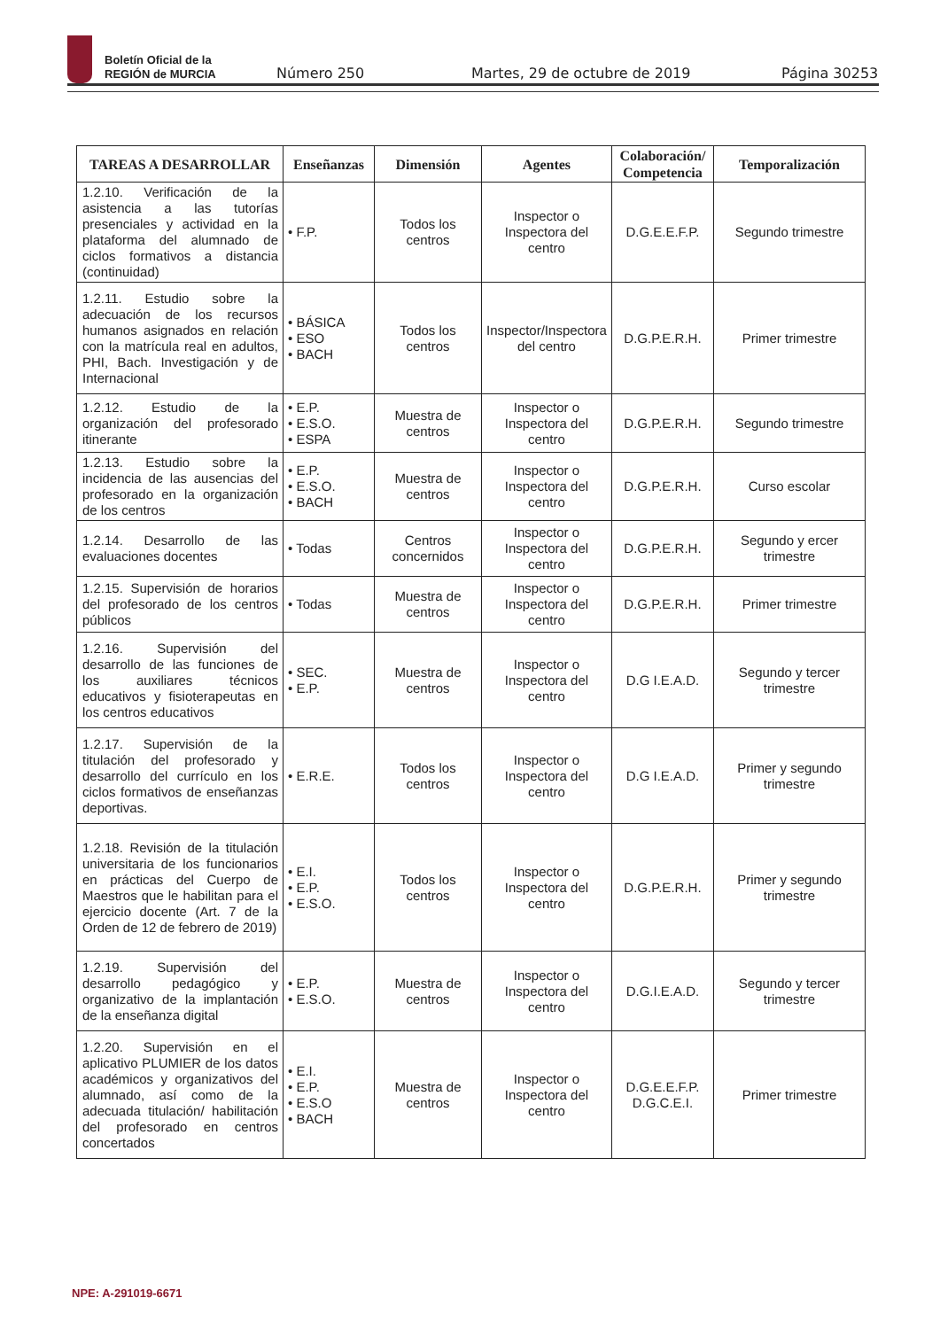Boletín Oficial de la
REGIÓN de MURCIA
Número 250
Martes, 29 de octubre de 2019
Página 30253
| TAREAS A DESARROLLAR | Enseñanzas | Dimensión | Agentes | Colaboración/ Competencia | Temporalización |
| --- | --- | --- | --- | --- | --- |
| 1.2.10. Verificación de la asistencia a las tutorías presenciales y actividad en la plataforma del alumnado de ciclos formativos a distancia (continuidad) | • F.P. | Todos los centros | Inspector o Inspectora del centro | D.G.E.E.F.P. | Segundo trimestre |
| 1.2.11. Estudio sobre la adecuación de los recursos humanos asignados en relación con la matrícula real en adultos, PHI, Bach. Investigación y de Internacional | • BÁSICA • ESO • BACH | Todos los centros | Inspector/Inspectora del centro | D.G.P.E.R.H. | Primer trimestre |
| 1.2.12. Estudio de la organización del profesorado itinerante | • E.P. • E.S.O. • ESPA | Muestra de centros | Inspector o Inspectora del centro | D.G.P.E.R.H. | Segundo trimestre |
| 1.2.13. Estudio sobre la incidencia de las ausencias del profesorado en la organización de los centros | • E.P. • E.S.O. • BACH | Muestra de centros | Inspector o Inspectora del centro | D.G.P.E.R.H. | Curso escolar |
| 1.2.14. Desarrollo de las evaluaciones docentes | • Todas | Centros concernidos | Inspector o Inspectora del centro | D.G.P.E.R.H. | Segundo y ercer trimestre |
| 1.2.15. Supervisión de horarios del profesorado de los centros públicos | • Todas | Muestra de centros | Inspector o Inspectora del centro | D.G.P.E.R.H. | Primer trimestre |
| 1.2.16. Supervisión del desarrollo de las funciones de los auxiliares técnicos educativos y fisioterapeutas en los centros educativos | • SEC. • E.P. | Muestra de centros | Inspector o Inspectora del centro | D.G I.E.A.D. | Segundo y tercer trimestre |
| 1.2.17. Supervisión de la titulación del profesorado y desarrollo del currículo en los ciclos formativos de enseñanzas deportivas. | • E.R.E. | Todos los centros | Inspector o Inspectora del centro | D.G I.E.A.D. | Primer y segundo trimestre |
| 1.2.18. Revisión de la titulación universitaria de los funcionarios en prácticas del Cuerpo de Maestros que le habilitan para el ejercicio docente (Art. 7 de la Orden de 12 de febrero de 2019) | • E.I. • E.P. • E.S.O. | Todos los centros | Inspector o Inspectora del centro | D.G.P.E.R.H. | Primer y segundo trimestre |
| 1.2.19. Supervisión del desarrollo pedagógico y organizativo de la implantación de la enseñanza digital | • E.P. • E.S.O. | Muestra de centros | Inspector o Inspectora del centro | D.G.I.E.A.D. | Segundo y tercer trimestre |
| 1.2.20. Supervisión en el aplicativo PLUMIER de los datos académicos y organizativos del alumnado, así como de la adecuada titulación/ habilitación del profesorado en centros concertados | • E.I. • E.P. • E.S.O • BACH | Muestra de centros | Inspector o Inspectora del centro | D.G.E.E.F.P. D.G.C.E.I. | Primer trimestre |
NPE: A-291019-6671